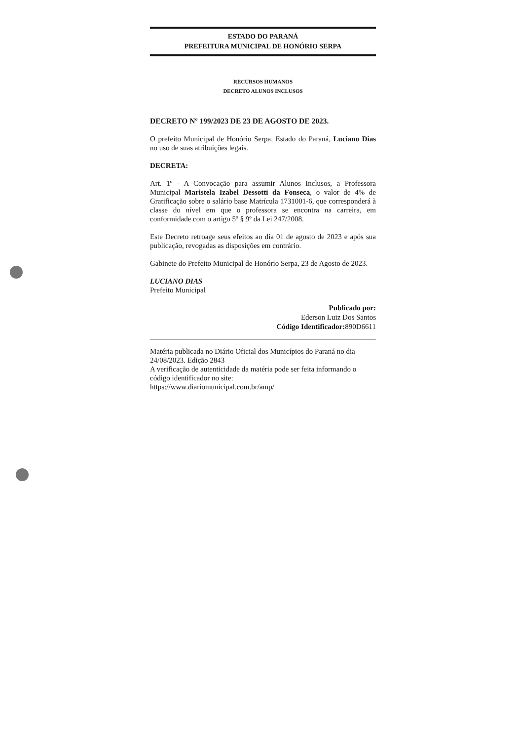ESTADO DO PARANÁ
PREFEITURA MUNICIPAL DE HONÓRIO SERPA
RECURSOS HUMANOS
DECRETO ALUNOS INCLUSOS
DECRETO Nº 199/2023 DE 23 DE AGOSTO DE 2023.
O prefeito Municipal de Honório Serpa, Estado do Paraná, Luciano Dias no uso de suas atribuições legais.
DECRETA:
Art. 1º - A Convocação para assumir Alunos Inclusos, a Professora Municipal Maristela Izabel Dessotti da Fonseca, o valor de 4% de Gratificação sobre o salário base Matrícula 1731001-6, que corresponderá à classe do nível em que o professora se encontra na carreira, em conformidade com o artigo 5º § 9º da Lei 247/2008.
Este Decreto retroage seus efeitos ao dia 01 de agosto de 2023 e após sua publicação, revogadas as disposições em contrário.
Gabinete do Prefeito Municipal de Honório Serpa, 23 de Agosto de 2023.
LUCIANO DIAS
Prefeito Municipal
Publicado por:
Ederson Luiz Dos Santos
Código Identificador: 890D6611
Matéria publicada no Diário Oficial dos Municípios do Paraná no dia 24/08/2023. Edição 2843
A verificação de autenticidade da matéria pode ser feita informando o código identificador no site:
https://www.diariomunicipal.com.br/amp/